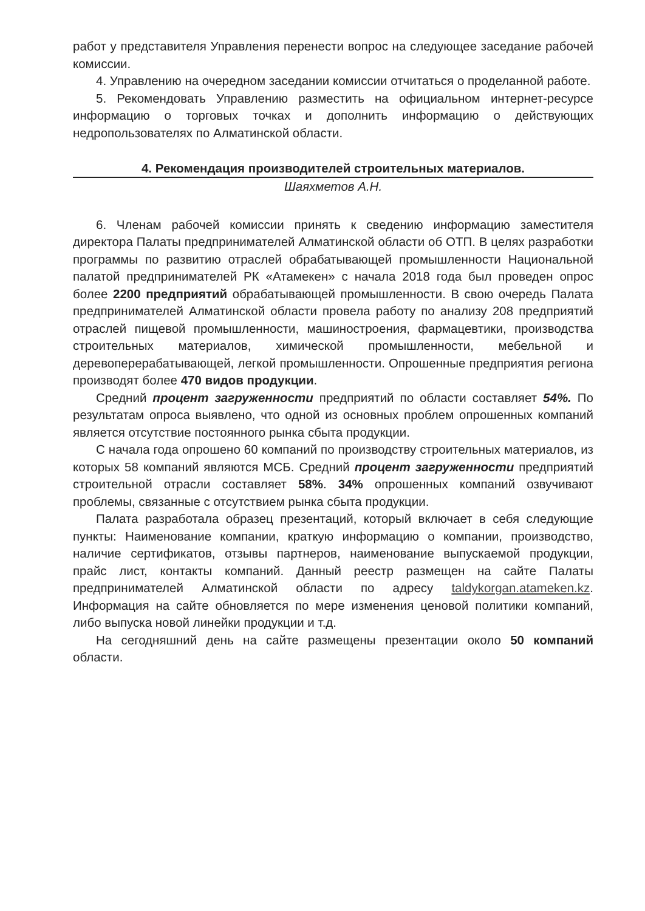работ у представителя Управления перенести вопрос на следующее заседание рабочей комиссии.
4. Управлению на очередном заседании комиссии отчитаться о проделанной работе.
5. Рекомендовать Управлению разместить на официальном интернет-ресурсе информацию о торговых точках и дополнить информацию о действующих недропользователях по Алматинской области.
4. Рекомендация производителей строительных материалов.
Шаяхметов А.Н.
6. Членам рабочей комиссии принять к сведению информацию заместителя директора Палаты предпринимателей Алматинской области об ОТП. В целях разработки программы по развитию отраслей обрабатывающей промышленности Национальной палатой предпринимателей РК «Атамекен» с начала 2018 года был проведен опрос более 2200 предприятий обрабатывающей промышленности. В свою очередь Палата предпринимателей Алматинской области провела работу по анализу 208 предприятий отраслей пищевой промышленности, машиностроения, фармацевтики, производства строительных материалов, химической промышленности, мебельной и деревоперерабатывающей, легкой промышленности. Опрошенные предприятия региона производят более 470 видов продукции.
Средний процент загруженности предприятий по области составляет 54%. По результатам опроса выявлено, что одной из основных проблем опрошенных компаний является отсутствие постоянного рынка сбыта продукции.
С начала года опрошено 60 компаний по производству строительных материалов, из которых 58 компаний являются МСБ. Средний процент загруженности предприятий строительной отрасли составляет 58%. 34% опрошенных компаний озвучивают проблемы, связанные с отсутствием рынка сбыта продукции.
Палата разработала образец презентаций, который включает в себя следующие пункты: Наименование компании, краткую информацию о компании, производство, наличие сертификатов, отзывы партнеров, наименование выпускаемой продукции, прайс лист, контакты компаний. Данный реестр размещен на сайте Палаты предпринимателей Алматинской области по адресу taldykorgan.atameken.kz. Информация на сайте обновляется по мере изменения ценовой политики компаний, либо выпуска новой линейки продукции и т.д.
На сегодняшний день на сайте размещены презентации около 50 компаний области.